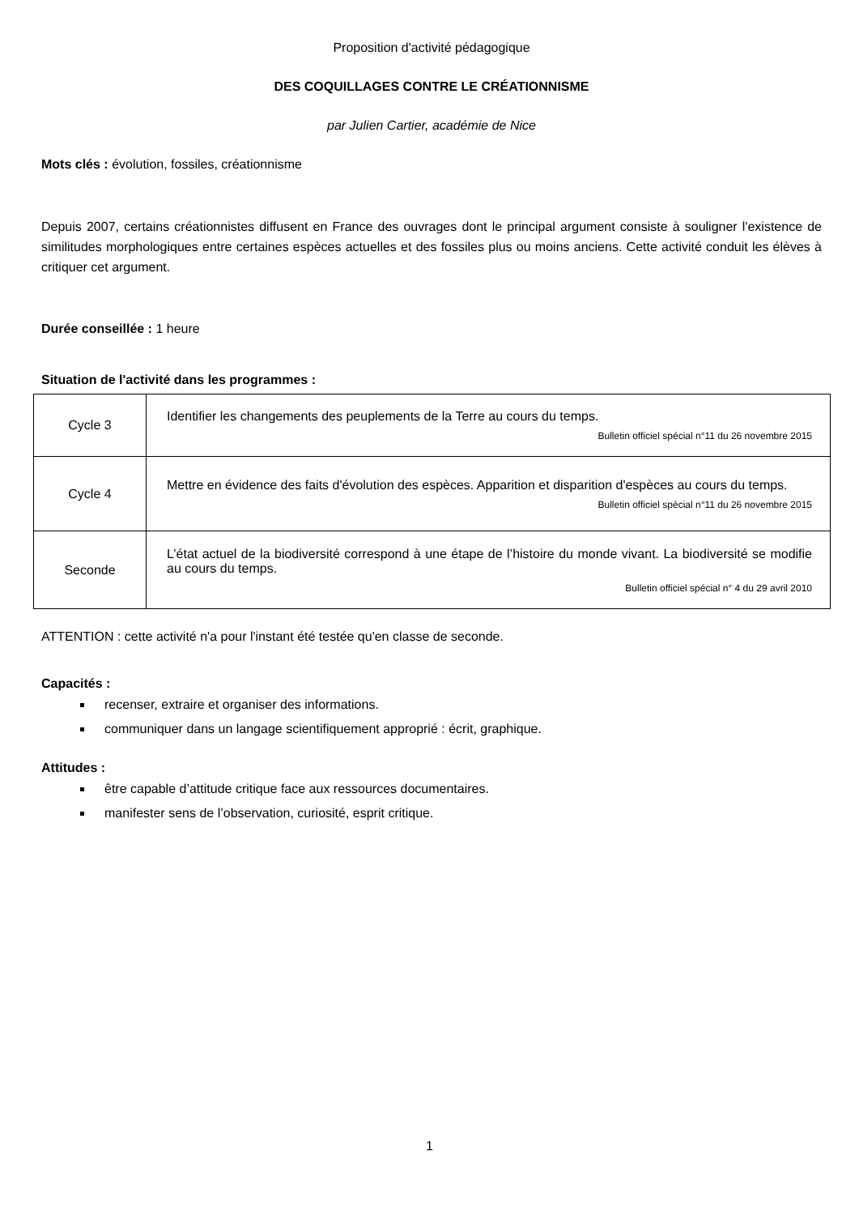Proposition d'activité pédagogique
DES COQUILLAGES CONTRE LE CRÉATIONNISME
par Julien Cartier, académie de Nice
Mots clés : évolution, fossiles, créationnisme
Depuis 2007, certains créationnistes diffusent en France des ouvrages dont le principal argument consiste à souligner l'existence de similitudes morphologiques entre certaines espèces actuelles et des fossiles plus ou moins anciens. Cette activité conduit les élèves à critiquer cet argument.
Durée conseillée : 1 heure
Situation de l'activité dans les programmes :
| Cycle 3 | Identifier les changements des peuplements de la Terre au cours du temps. Bulletin officiel spécial n°11 du 26 novembre 2015 |
| Cycle 4 | Mettre en évidence des faits d'évolution des espèces. Apparition et disparition d'espèces au cours du temps. Bulletin officiel spécial n°11 du 26 novembre 2015 |
| Seconde | L’état actuel de la biodiversité correspond à une étape de l’histoire du monde vivant. La biodiversité se modifie au cours du temps. Bulletin officiel spécial n° 4 du 29 avril 2010 |
ATTENTION : cette activité n'a pour l'instant été testée qu'en classe de seconde.
Capacités :
recenser, extraire et organiser des informations.
communiquer dans un langage scientifiquement approprié : écrit, graphique.
Attitudes :
être capable d’attitude critique face aux ressources documentaires.
manifester sens de l’observation, curiosité, esprit critique.
1